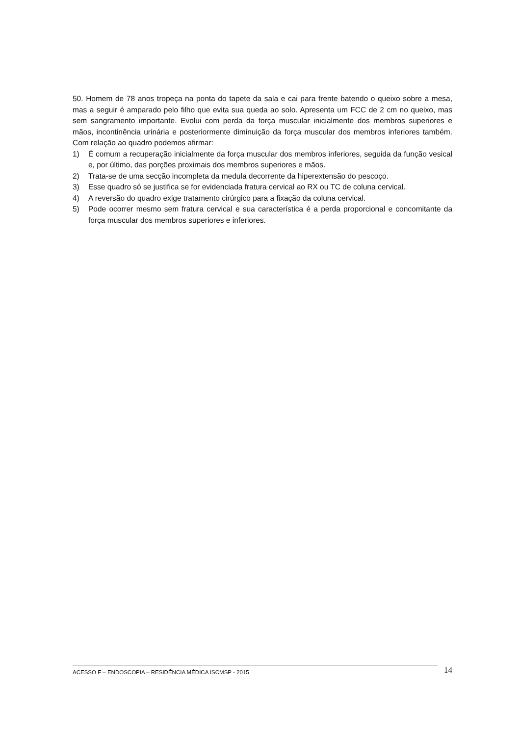50. Homem de 78 anos tropeça na ponta do tapete da sala e cai para frente batendo o queixo sobre a mesa, mas a seguir é amparado pelo filho que evita sua queda ao solo. Apresenta um FCC de 2 cm no queixo, mas sem sangramento importante. Evolui com perda da força muscular inicialmente dos membros superiores e mãos, incontinência urinária e posteriormente diminuição da força muscular dos membros inferiores também. Com relação ao quadro podemos afirmar:
1) É comum a recuperação inicialmente da força muscular dos membros inferiores, seguida da função vesical e, por último, das porções proximais dos membros superiores e mãos.
2) Trata-se de uma secção incompleta da medula decorrente da hiperextensão do pescoço.
3) Esse quadro só se justifica se for evidenciada fratura cervical ao RX ou TC de coluna cervical.
4) A reversão do quadro exige tratamento cirúrgico para a fixação da coluna cervical.
5) Pode ocorrer mesmo sem fratura cervical e sua característica é a perda proporcional e concomitante da força muscular dos membros superiores e inferiores.
ACESSO F – ENDOSCOPIA – RESIDÊNCIA MÉDICA ISCMSP - 2015 14